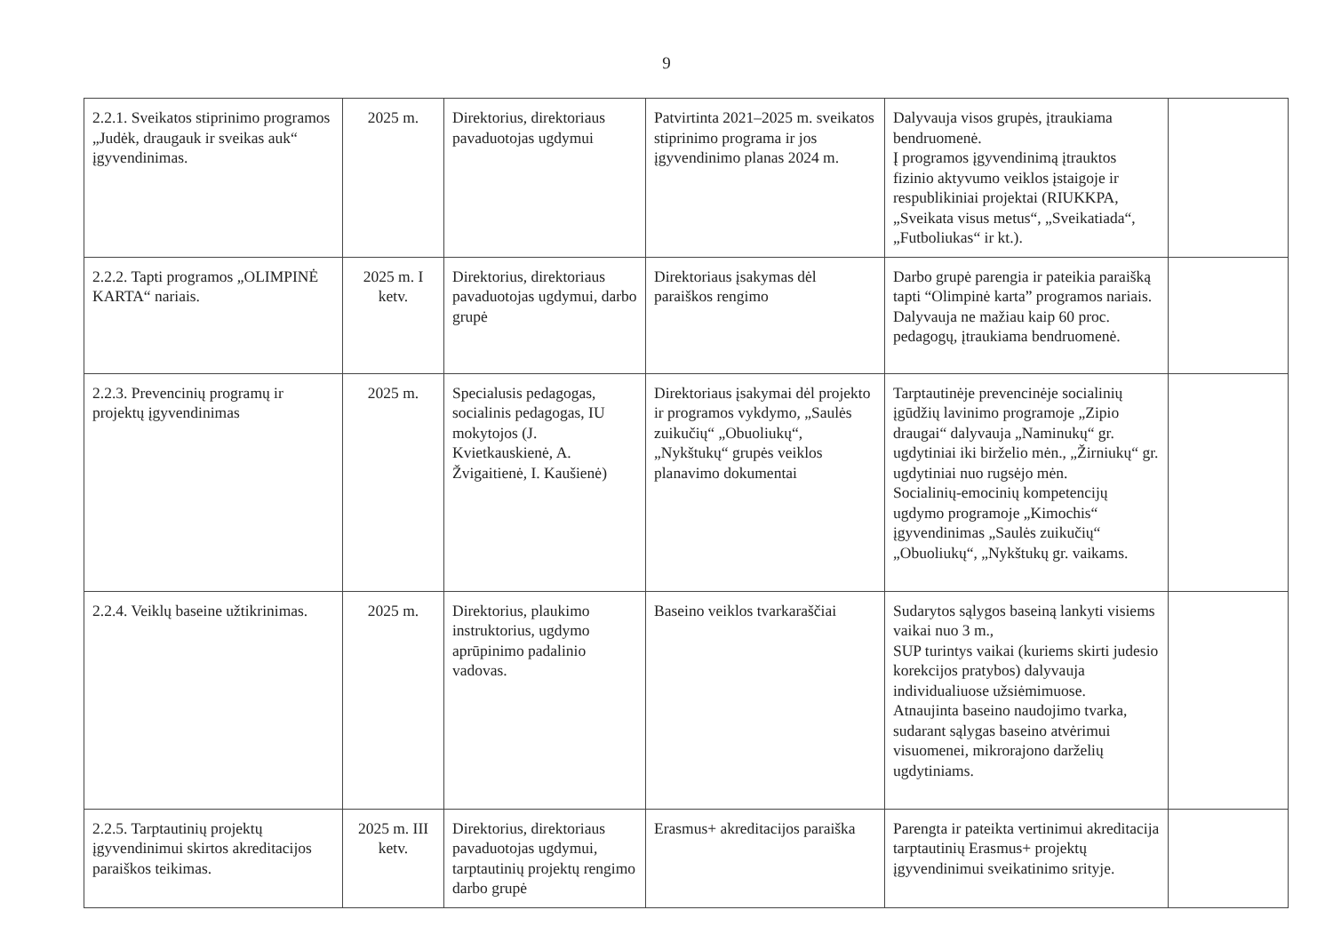9
| 2.2.1. Sveikatos stiprinimo programos „Judėk, draugauk ir sveikas auk“ įgyvendinimas. | 2025 m. | Direktorius, direktoriaus pavaduotojas ugdymui | Patvirtinta 2021–2025 m. sveikatos stiprinimo programa ir jos įgyvendinimo planas 2024 m. | Dalyvauja visos grupės, įtraukiama bendruomenė. Į programos įgyvendinimą įtrauktos fizinio aktyvumo veiklos įstaigoje ir respublikiniai projektai (RIUKKPA, „Sveikata visus metus“, „Sveikatiada“, „Futboliukas“ ir kt.). | |
| 2.2.2. Tapti programos „OLIMPINĖ KARTA“ nariais. | 2025 m. I ketv. | Direktorius, direktoriaus pavaduotojas ugdymui, darbo grupė | Direktoriaus įsakymas dėl paraiškos rengimo | Darbo grupė parengia ir pateikia paraišką tapti “Olimpinė karta” programos nariais. Dalyvauja ne mažiau kaip 60 proc. pedagogų, įtraukiama bendruomenė. | |
| 2.2.3. Prevencinių programų ir projektų įgyvendinimas | 2025 m. | Specialusis pedagogas, socialinis pedagogas, IU mokytojos (J. Kvietkauskienė, A. Žvigaitienė, I. Kaušienė) | Direktoriaus įsakymai dėl projekto ir programos vykdymo, „Saulės zuikučių“ „Obuoliukų“, „Nykštukų“ grupės veiklos planavimo dokumentai | Tarptautinėje prevencinėje socialinių įgūdžių lavinimo programoje „Zipio draugai“ dalyvauja „Naminukų“ gr. ugdytiniai iki birželio mėn., „Žirniukų“ gr. ugdytiniai nuo rugsėjo mėn. Socialinių-emocinių kompetencijų ugdymo programoje „Kimochis“ įgyvendinimas „Saulės zuikučių“ „Obuoliukų“, „Nykštukų gr. vaikams. | |
| 2.2.4. Veiklų baseine užtikrinimas. | 2025 m. | Direktorius, plaukimo instruktorius, ugdymo aprūpinimo padalinio vadovas. | Baseino veiklos tvarkaraščiai | Sudarytos sąlygos baseiną lankyti visiems vaikai nuo 3 m., SUP turintys vaikai (kuriems skirti judesio korekcijos pratybos) dalyvauja individualiuose užsiėmimuose. Atnaujinta baseino naudojimo tvarka, sudarant sąlygas baseino atvėrimui visuomenei, mikrorajono darželių ugdytiniams. | |
| 2.2.5. Tarptautinių projektų įgyvendinimui skirtos akreditacijos paraiškos teikimas. | 2025 m. III ketv. | Direktorius, direktoriaus pavaduotojas ugdymui, tarptautinių projektų rengimo darbo grupė | Erasmus+ akreditacijos paraiška | Parengta ir pateikta vertinimui akreditacija tarptautinių Erasmus+ projektų įgyvendinimui sveikatinimo srityje. | |